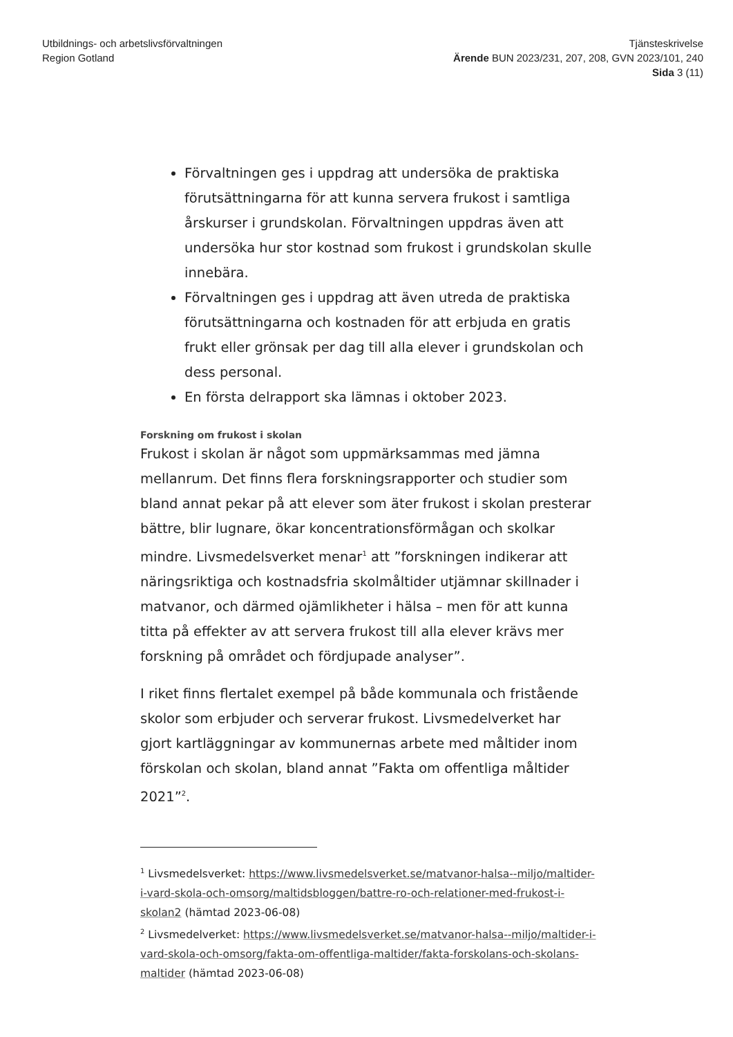Utbildnings- och arbetslivsförvaltningen
Region Gotland
Tjänsteskrivelse
Ärende BUN 2023/231, 207, 208, GVN 2023/101, 240
Sida 3 (11)
Förvaltningen ges i uppdrag att undersöka de praktiska förutsättningarna för att kunna servera frukost i samtliga årskurser i grundskolan. Förvaltningen uppdras även att undersöka hur stor kostnad som frukost i grundskolan skulle innebära.
Förvaltningen ges i uppdrag att även utreda de praktiska förutsättningarna och kostnaden för att erbjuda en gratis frukt eller grönsak per dag till alla elever i grundskolan och dess personal.
En första delrapport ska lämnas i oktober 2023.
Forskning om frukost i skolan
Frukost i skolan är något som uppmärksammas med jämna mellanrum. Det finns flera forskningsrapporter och studier som bland annat pekar på att elever som äter frukost i skolan presterar bättre, blir lugnare, ökar koncentrationsförmågan och skolkar mindre. Livsmedelsverket menar<sup>1</sup> att ”forskningen indikerar att näringsriktiga och kostnadsfria skolmåltider utjämnar skillnader i matvanor, och därmed ojämlikheter i hälsa – men för att kunna titta på effekter av att servera frukost till alla elever krävs mer forskning på området och fördjupade analyser”.
I riket finns flertalet exempel på både kommunala och fristående skolor som erbjuder och serverar frukost. Livsmedelverket har gjort kartläggningar av kommunernas arbete med måltider inom förskolan och skolan, bland annat ”Fakta om offentliga måltider 2021”<sup>2</sup>.
<sup>1</sup> Livsmedelsverket: https://www.livsmedelsverket.se/matvanor-halsa--miljo/maltider-i-vard-skola-och-omsorg/maltidsbloggen/battre-ro-och-relationer-med-frukost-i-skolan2 (hämtad 2023-06-08)
<sup>2</sup> Livsmedelverket: https://www.livsmedelsverket.se/matvanor-halsa--miljo/maltider-i-vard-skola-och-omsorg/fakta-om-offentliga-maltider/fakta-forskolans-och-skolans-maltider (hämtad 2023-06-08)